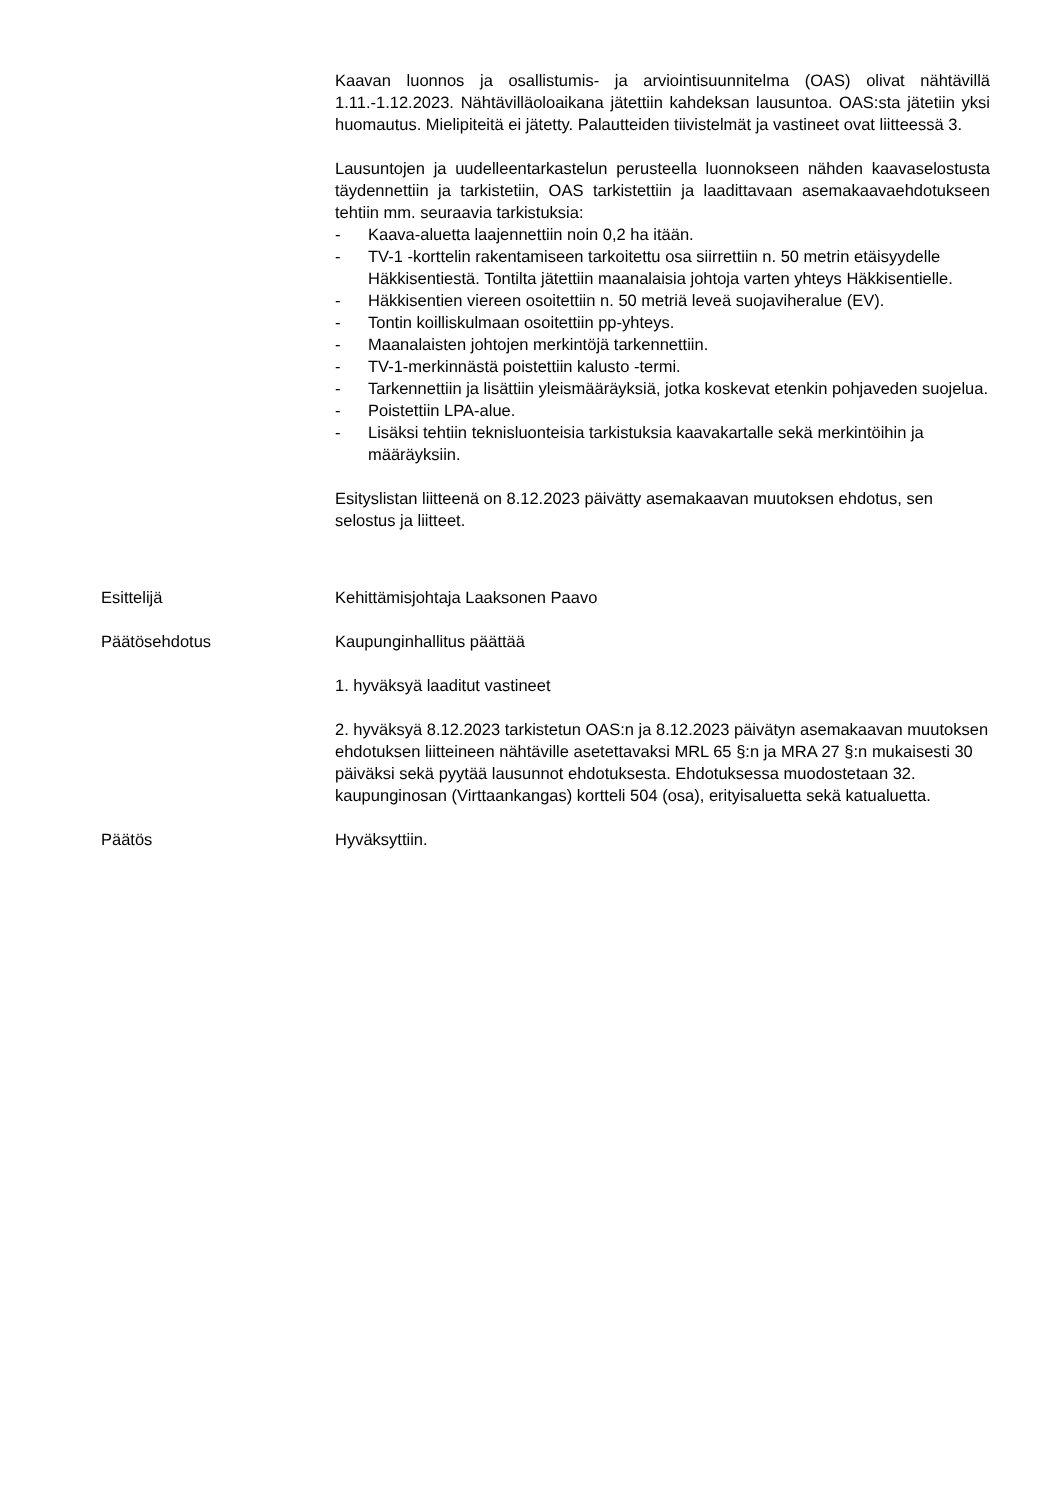Kaavan luonnos ja osallistumis- ja arviointisuunnitelma (OAS) olivat nähtävillä 1.11.-1.12.2023. Nähtävilläoloaikana jätettiin kahdeksan lausuntoa. OAS:sta jätetiin yksi huomautus. Mielipiteitä ei jätetty. Palautteiden tiivistelmät ja vastineet ovat liitteessä 3.
Lausuntojen ja uudelleentarkastelun perusteella luonnokseen nähden kaavaselostusta täydennettiin ja tarkistetiin, OAS tarkistettiin ja laadittavaan asemakaavaehdotukseen tehtiin mm. seuraavia tarkistuksia:
- Kaava-aluetta laajennettiin noin 0,2 ha itään.
- TV-1 -korttelin rakentamiseen tarkoitettu osa siirrettiin n. 50 metrin etäisyydelle Häkkisentiestä. Tontilta jätettiin maanalaisia johtoja varten yhteys Häkkisentielle.
- Häkkisentien viereen osoitettiin n. 50 metriä leveä suojaviheralue (EV).
- Tontin koilliskulmaan osoitettiin pp-yhteys.
- Maanalaisten johtojen merkintöjä tarkennettiin.
- TV-1-merkinnästä poistettiin kalusto -termi.
- Tarkennettiin ja lisättiin yleismääräyksiä, jotka koskevat etenkin pohjaveden suojelua.
- Poistettiin LPA-alue.
- Lisäksi tehtiin teknisluonteisia tarkistuksia kaavakartalle sekä merkintöihin ja määräyksiin.
Esityslistan liitteenä on 8.12.2023 päivätty asemakaavan muutoksen ehdotus, sen selostus ja liitteet.
Esittelijä Kehittämisjohtaja Laaksonen Paavo
Päätösehdotus Kaupunginhallitus päättää
1. hyväksyä laaditut vastineet
2. hyväksyä 8.12.2023 tarkistetun OAS:n ja 8.12.2023 päivätyn asemakaavan muutoksen ehdotuksen liitteineen nähtäville asetettavaksi MRL 65 §:n ja MRA 27 §:n mukaisesti 30 päiväksi sekä pyytää lausunnot ehdotuksesta. Ehdotuksessa muodostetaan 32. kaupunginosan (Virttaankangas) kortteli 504 (osa), erityisaluetta sekä katualuetta.
Päätös Hyväksyttiin.